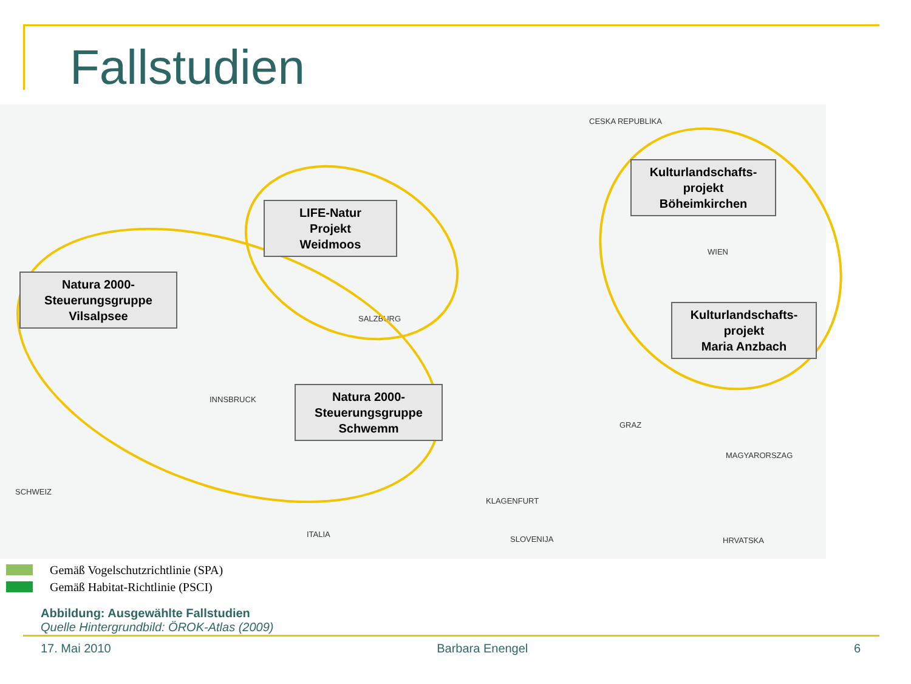Fallstudien
CESKA REPUBLIKA
SCHWEIZ
ITALIA
SLOVENIJA HRVATSKA
MAGYARORSZAG
INNSBRUCK
SALZBURG
GRAZ
KLAGENFURT
WIEN
Natura 2000-
Steuerungsgruppe
Vilsalpsee
LIFE-Natur
Projekt
Weidmoos
Natura 2000-
Steuerungsgruppe
Schwemm
Kulturlandschafts-
projekt
Böheimkirchen
Kulturlandschafts-
projekt
Maria Anzbach
Gemäß Vogelschutzrichtlinie (SPA)
Gemäß Habitat-Richtlinie (PSCI)
Abbildung: Ausgewählte Fallstudien
Quelle Hintergrundbild: ÖROK-Atlas (2009)
17. Mai 2010 Barbara Enengel 6